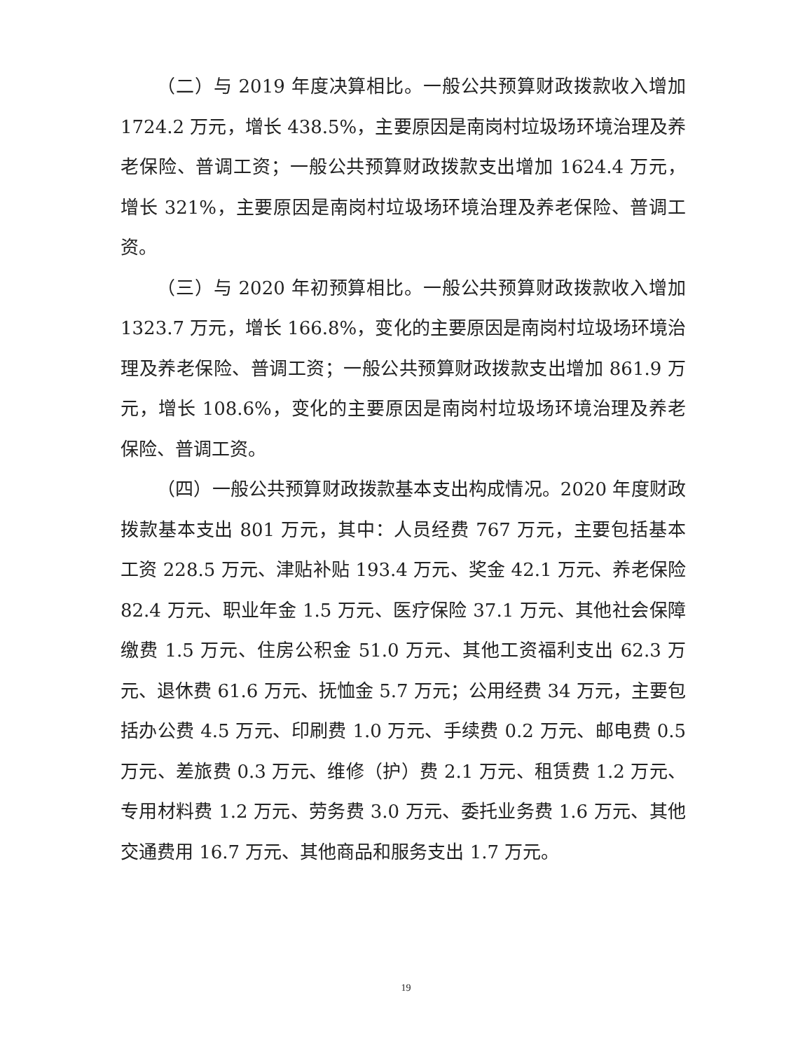（二）与 2019 年度决算相比。一般公共预算财政拨款收入增加 1724.2 万元，增长 438.5%，主要原因是南岗村垃圾场环境治理及养老保险、普调工资；一般公共预算财政拨款支出增加 1624.4 万元，增长 321%，主要原因是南岗村垃圾场环境治理及养老保险、普调工资。
（三）与 2020 年初预算相比。一般公共预算财政拨款收入增加 1323.7 万元，增长 166.8%，变化的主要原因是南岗村垃圾场环境治理及养老保险、普调工资；一般公共预算财政拨款支出增加 861.9 万元，增长 108.6%，变化的主要原因是南岗村垃圾场环境治理及养老保险、普调工资。
（四）一般公共预算财政拨款基本支出构成情况。2020 年度财政拨款基本支出 801 万元，其中：人员经费 767 万元，主要包括基本工资 228.5 万元、津贴补贴 193.4 万元、奖金 42.1 万元、养老保险 82.4 万元、职业年金 1.5 万元、医疗保险 37.1 万元、其他社会保障缴费 1.5 万元、住房公积金 51.0 万元、其他工资福利支出 62.3 万元、退休费 61.6 万元、抚恤金 5.7 万元；公用经费 34 万元，主要包括办公费 4.5 万元、印刷费 1.0 万元、手续费 0.2 万元、邮电费 0.5 万元、差旅费 0.3 万元、维修（护）费 2.1 万元、租赁费 1.2 万元、专用材料费 1.2 万元、劳务费 3.0 万元、委托业务费 1.6 万元、其他交通费用 16.7 万元、其他商品和服务支出 1.7 万元。
19